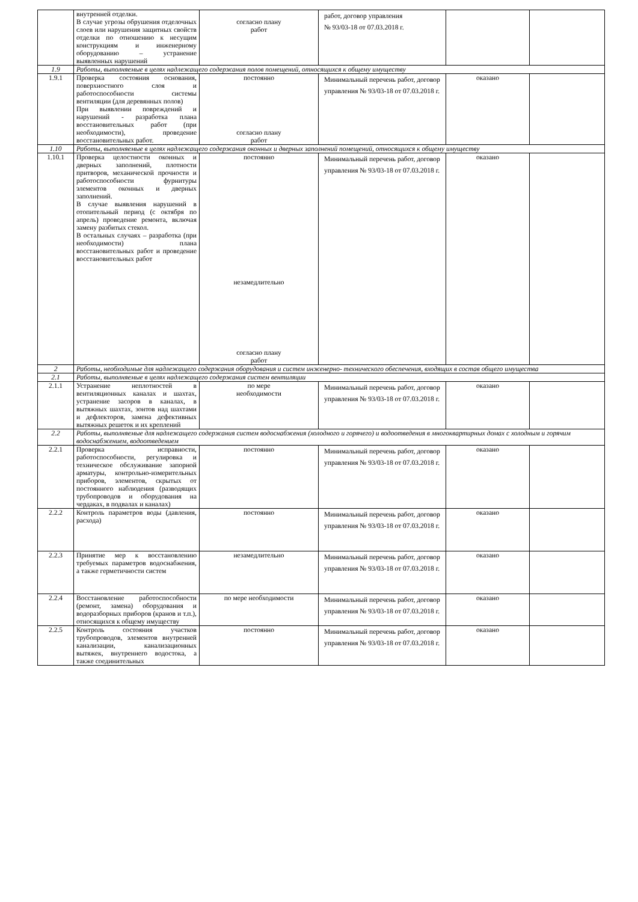| | внутренней отделки. В случае угрозы обрушения отделочных слоев или нарушения защитных свойств отделки по отношению к несущим конструкциям и инженерному оборудованию – устранение выявленных нарушений | согласно плану работ | работ, договор управления № 93/03-18 от 07.03.2018 г. | | |
| 1.9 | Работы, выполняемые в целях надлежащего содержания полов помещений, относящихся к общему имуществу | | | | |
| 1.9.1 | Проверка состояния основания, поверхностного слоя и работоспособности системы вентиляции (для деревянных полов) При выявлении повреждений и нарушений - разработка плана восстановительных работ (при необходимости), проведение восстановительных работ. | постоянно согласно плану работ | Минимальный перечень работ, договор управления № 93/03-18 от 07.03.2018 г. | оказано | |
| 1.10 | Работы, выполняемые в целях надлежащего содержания оконных и дверных заполнений помещений, относящихся к общему имуществу | | | | |
| 1.10.1 | Проверка целостности оконных и дверных заполнений, плотности притворов, механической прочности и работоспособности фурнитуры элементов оконных и дверных заполнений. В случае выявления нарушений в отопительный период (с октября по апрель) проведение ремонта, включая замену разбитых стекол. В остальных случаях – разработка (при необходимости) плана восстановительных работ и проведение восстановительных работ | постоянно незамедлительно согласно плану работ | Минимальный перечень работ, договор управления № 93/03-18 от 07.03.2018 г. | оказано | |
| 2 | Работы, необходимые для надлежащего содержания оборудования и систем инженерно- технического обеспечения, входящих в состав общего имущества | | | | |
| 2.1 | Работы, выполняемые в целях надлежащего содержания систем вентиляции | | | | |
| 2.1.1 | Устранение неплотностей в вентиляционных каналах и шахтах, устранение засоров в каналах, в вытяжных шахтах, зонтов над шахтами и дефлекторов, замена дефективных вытяжных решеток и их креплений | по мере необходимости | Минимальный перечень работ, договор управления № 93/03-18 от 07.03.2018 г. | оказано | |
| 2.2 | Работы, выполняемые для надлежащего содержания систем водоснабжения (холодного и горячего) и водоотведения в многоквартирных домах с холодным и горячим водоснабжением, водоотведением | | | | |
| 2.2.1 | Проверка исправности, работоспособности, регулировка и техническое обслуживание запорной арматуры, контрольно-измерительных приборов, элементов, скрытых от постоянного наблюдения (разводящих трубопроводов и оборудования на чердаках, в подвалах и каналах) | постоянно | Минимальный перечень работ, договор управления № 93/03-18 от 07.03.2018 г. | оказано | |
| 2.2.2 | Контроль параметров воды (давления, расхода) | постоянно | Минимальный перечень работ, договор управления № 93/03-18 от 07.03.2018 г. | оказано | |
| 2.2.3 | Принятие мер к восстановлению требуемых параметров водоснабжения, а также герметичности систем | незамедлительно | Минимальный перечень работ, договор управления № 93/03-18 от 07.03.2018 г. | оказано | |
| 2.2.4 | Восстановление работоспособности (ремонт, замена) оборудования и водоразборных приборов (кранов и т.п.), относящихся к общему имуществу | по мере необходимости | Минимальный перечень работ, договор управления № 93/03-18 от 07.03.2018 г. | оказано | |
| 2.2.5 | Контроль состояния участков трубопроводов, элементов внутренней канализации, канализационных вытяжек, внутреннего водостока, а также соединительных | постоянно | Минимальный перечень работ, договор управления № 93/03-18 от 07.03.2018 г. | оказано | |